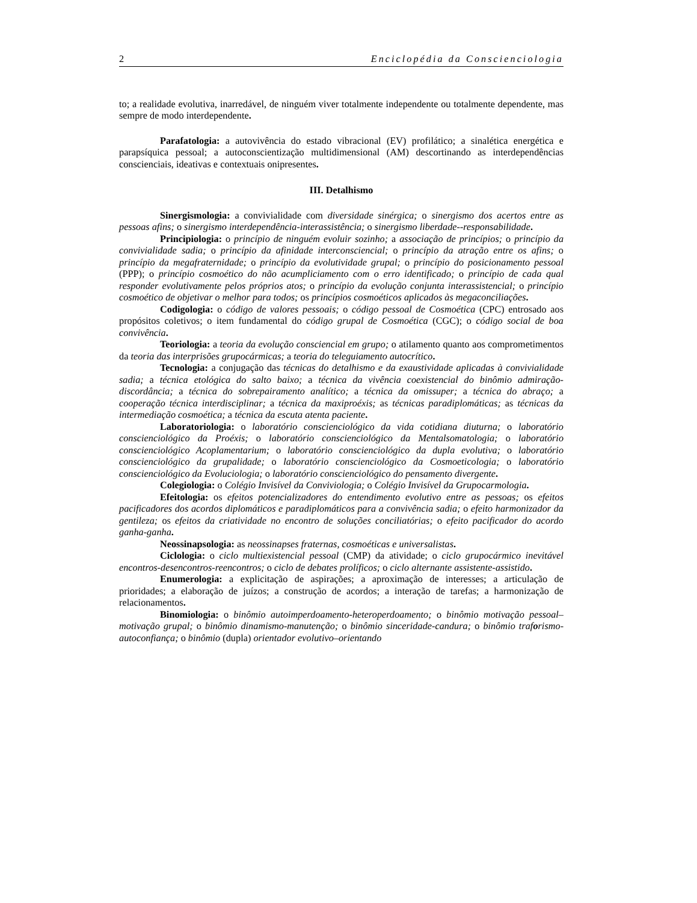2 Enciclopédia da Conscienciologia
to; a realidade evolutiva, inarredável, de ninguém viver totalmente independente ou totalmente dependente, mas sempre de modo interdependente.
Parafatologia: a autovivência do estado vibracional (EV) profilático; a sinalética energética e parapsíquica pessoal; a autoconscientização multidimensional (AM) descortinando as interdependências conscienciais, ideativas e contextuais onipresentes.
III. Detalhismo
Sinergismologia: a convivialidade com diversidade sinérgica; o sinergismo dos acertos entre as pessoas afins; o sinergismo interdependência-interassistência; o sinergismo liberdade--responsabilidade.
Principiologia: o princípio de ninguém evoluir sozinho; a associação de princípios; o princípio da convivialidade sadia; o princípio da afinidade interconsciencial; o princípio da atração entre os afins; o princípio da megafraternidade; o princípio da evolutividade grupal; o princípio do posicionamento pessoal (PPP); o princípio cosmoético do não acumpliciamento com o erro identificado; o princípio de cada qual responder evolutivamente pelos próprios atos; o princípio da evolução conjunta interassistencial; o princípio cosmoético de objetivar o melhor para todos; os princípios cosmoéticos aplicados às megaconciliações.
Codigologia: o código de valores pessoais; o código pessoal de Cosmoética (CPC) entrosado aos propósitos coletivos; o item fundamental do código grupal de Cosmoética (CGC); o código social de boa convivência.
Teoriologia: a teoria da evolução consciencial em grupo; o atilamento quanto aos comprometimentos da teoria das interprisões grupocármicas; a teoria do teleguiamento autocrítico.
Tecnologia: a conjugação das técnicas do detalhismo e da exaustividade aplicadas à convivialidade sadia; a técnica etológica do salto baixo; a técnica da vivência coexistencial do binômio admiração-discordância; a técnica do sobrepairamento analítico; a técnica da omissuper; a técnica do abraço; a cooperação técnica interdisciplinar; a técnica da maxiproéxis; as técnicas paradiplomáticas; as técnicas da intermediação cosmoética; a técnica da escuta atenta paciente.
Laboratoriologia: o laboratório conscienciológico da vida cotidiana diuturna; o laboratório conscienciológico da Proéxis; o laboratório conscienciológico da Mentalsomatologia; o laboratório conscienciológico Acoplamentarium; o laboratório conscienciológico da dupla evolutiva; o laboratório conscienciológico da grupalidade; o laboratório conscienciológico da Cosmoeticologia; o laboratório conscienciológico da Evoluciologia; o laboratório conscienciológico do pensamento divergente.
Colegiologia: o Colégio Invisível da Conviviologia; o Colégio Invisível da Grupocarmologia.
Efeitologia: os efeitos potencializadores do entendimento evolutivo entre as pessoas; os efeitos pacificadores dos acordos diplomáticos e paradiplomáticos para a convivência sadia; o efeito harmonizador da gentileza; os efeitos da criatividade no encontro de soluções conciliatórias; o efeito pacificador do acordo ganha-ganha.
Neossinapsologia: as neossinapses fraternas, cosmoéticas e universalistas.
Ciclologia: o ciclo multiexistencial pessoal (CMP) da atividade; o ciclo grupocármico inevitável encontros-desencontros-reencontros; o ciclo de debates prolíficos; o ciclo alternante assistente-assistido.
Enumerologia: a explicitação de aspirações; a aproximação de interesses; a articulação de prioridades; a elaboração de juízos; a construção de acordos; a interação de tarefas; a harmonização de relacionamentos.
Binomiologia: o binômio autoimperdoamento-heteroperdoamento; o binômio motivação pessoal–motivação grupal; o binômio dinamismo-manutenção; o binômio sinceridade-candura; o binômio traforismo-autoconfiança; o binômio (dupla) orientador evolutivo–orientando